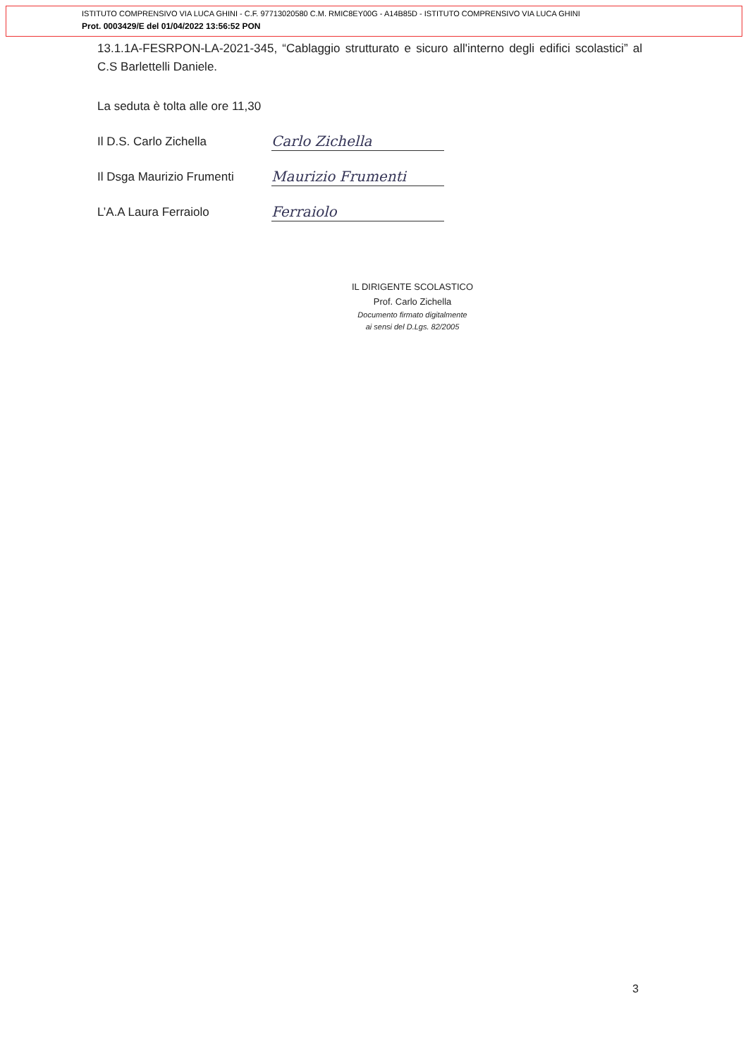ISTITUTO COMPRENSIVO VIA LUCA GHINI - C.F. 97713020580 C.M. RMIC8EY00G - A14B85D - ISTITUTO COMPRENSIVO VIA LUCA GHINI
Prot. 0003429/E del 01/04/2022 13:56:52 PON
13.1.1A-FESRPON-LA-2021-345, “Cablaggio strutturato e sicuro all'interno degli edifici scolastici” al C.S Barlettelli Daniele.
La seduta è tolta alle ore 11,30
Il D.S. Carlo Zichella Carlo Zichella
Il Dsga Maurizio Frumenti Maurizio Frumenti
L’A.A Laura Ferraiolo Ferraiolo
IL DIRIGENTE SCOLASTICO
Prof. Carlo Zichella
Documento firmato digitalmente
ai sensi del D.Lgs. 82/2005
3